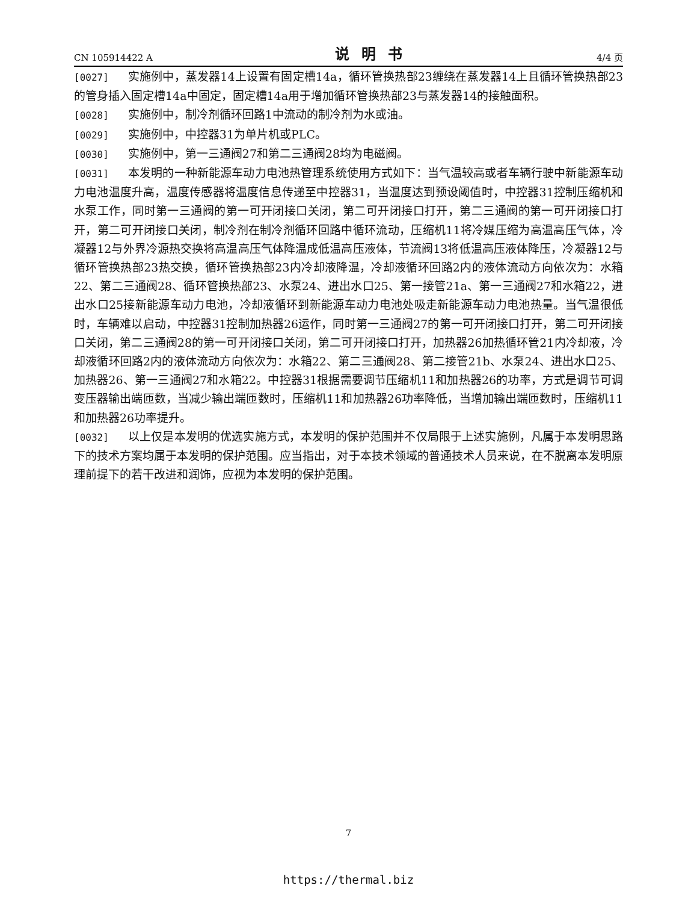CN 105914422 A 说明书 4/4 页
[0027] 实施例中，蒸发器14上设置有固定槽14a，循环管换热部23缠绕在蒸发器14上且循环管换热部23的管身插入固定槽14a中固定，固定槽14a用于增加循环管换热部23与蒸发器14的接触面积。
[0028] 实施例中，制冷剂循环回路1中流动的制冷剂为水或油。
[0029] 实施例中，中控器31为单片机或PLC。
[0030] 实施例中，第一三通阀27和第二三通阀28均为电磁阀。
[0031] 本发明的一种新能源车动力电池热管理系统使用方式如下：当气温较高或者车辆行驶中新能源车动力电池温度升高，温度传感器将温度信息传递至中控器31，当温度达到预设阈值时，中控器31控制压缩机和水泵工作，同时第一三通阀的第一可开闭接口关闭，第二可开闭接口打开，第二三通阀的第一可开闭接口打开，第二可开闭接口关闭，制冷剂在制冷剂循环回路中循环流动，压缩机11将冷媒压缩为高温高压气体，冷凝器12与外界冷源热交换将高温高压气体降温成低温高压液体，节流阀13将低温高压液体降压，冷凝器12与循环管换热部23热交换，循环管换热部23内冷却液降温，冷却液循环回路2内的液体流动方向依次为：水箱22、第二三通阀28、循环管换热部23、水泵24、进出水口25、第一接管21a、第一三通阀27和水箱22，进出水口25接新能源车动力电池，冷却液循环到新能源车动力电池处吸走新能源车动力电池热量。当气温很低时，车辆难以启动，中控器31控制加热器26运作，同时第一三通阀27的第一可开闭接口打开，第二可开闭接口关闭，第二三通阀28的第一可开闭接口关闭，第二可开闭接口打开，加热器26加热循环管21内冷却液，冷却液循环回路2内的液体流动方向依次为：水箱22、第二三通阀28、第二接管21b、水泵24、进出水口25、加热器26、第一三通阀27和水箱22。中控器31根据需要调节压缩机11和加热器26的功率，方式是调节可调变压器输出端匝数，当减少输出端匝数时，压缩机11和加热器26功率降低，当增加输出端匝数时，压缩机11和加热器26功率提升。
[0032] 以上仅是本发明的优选实施方式，本发明的保护范围并不仅局限于上述实施例，凡属于本发明思路下的技术方案均属于本发明的保护范围。应当指出，对于本技术领域的普通技术人员来说，在不脱离本发明原理前提下的若干改进和润饰，应视为本发明的保护范围。
7
https://thermal.biz